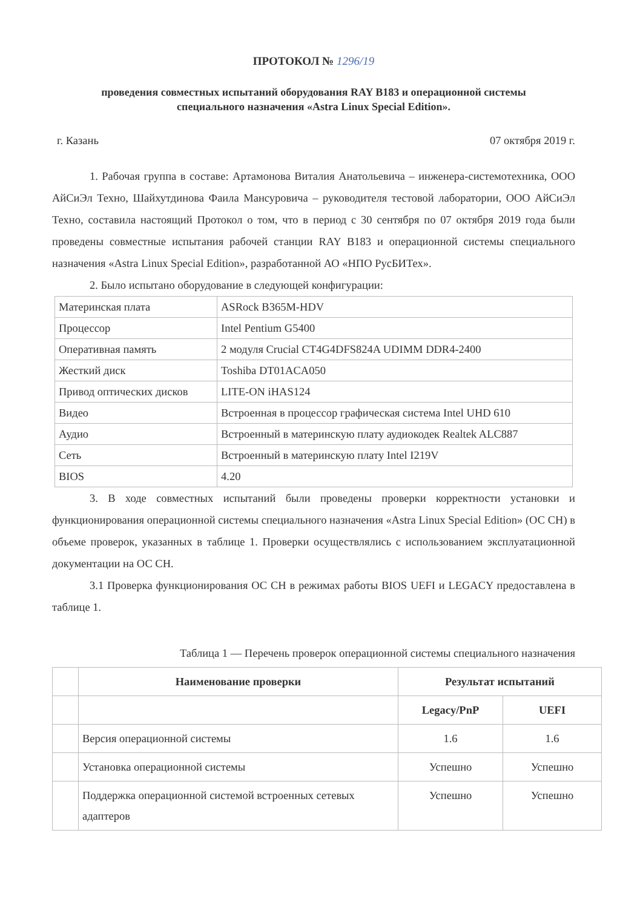ПРОТОКОЛ № 1296/19
проведения совместных испытаний оборудования RAY B183 и операционной системы
специального назначения «Astra Linux Special Edition».
г. Казань 07 октября 2019 г.
1. Рабочая группа в составе: Артамонова Виталия Анатольевича – инженера-системотехника, ООО АйСиЭл Техно, Шайхутдинова Фаила Мансуровича – руководителя тестовой лаборатории, ООО АйСиЭл Техно, составила настоящий Протокол о том, что в период с 30 сентября по 07 октября 2019 года были проведены совместные испытания рабочей станции RAY B183 и операционной системы специального назначения «Astra Linux Special Edition», разработанной АО «НПО РусБИТех».
2. Было испытано оборудование в следующей конфигурации:
| Материнская плата | ASRock B365M-HDV |
| Процессор | Intel Pentium G5400 |
| Оперативная память | 2 модуля Crucial CT4G4DFS824A UDIMM DDR4-2400 |
| Жесткий диск | Toshiba DT01ACA050 |
| Привод оптических дисков | LITE-ON iHAS124 |
| Видео | Встроенная в процессор графическая система Intel UHD 610 |
| Аудио | Встроенный в материнскую плату аудиокодек Realtek ALC887 |
| Сеть | Встроенный в материнскую плату Intel I219V |
| BIOS | 4.20 |
3. В ходе совместных испытаний были проведены проверки корректности установки и функционирования операционной системы специального назначения «Astra Linux Special Edition» (ОС СН) в объеме проверок, указанных в таблице 1. Проверки осуществлялись с использованием эксплуатационной документации на ОС СН.
3.1 Проверка функционирования ОС СН в режимах работы BIOS UEFI и LEGACY предоставлена в таблице 1.
Таблица 1 — Перечень проверок операционной системы специального назначения
| | Наименование проверки | Результат испытаний | |
| --- | --- | --- | --- |
| | | Legacy/PnP | UEFI |
| | Версия операционной системы | 1.6 | 1.6 |
| | Установка операционной системы | Успешно | Успешно |
| | Поддержка операционной системой встроенных сетевых адаптеров | Успешно | Успешно |